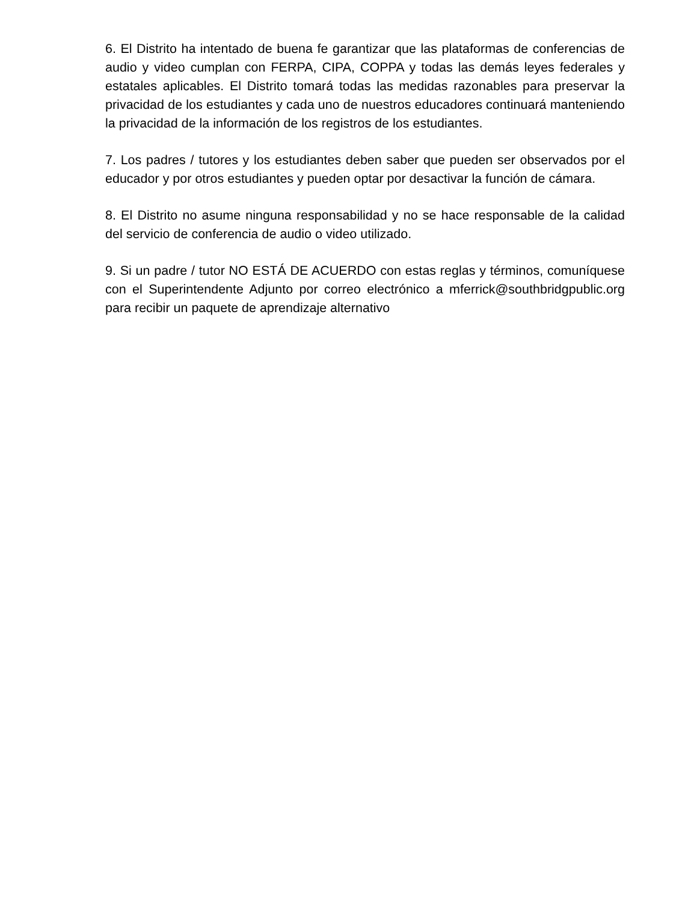6. El Distrito ha intentado de buena fe garantizar que las plataformas de conferencias de audio y video cumplan con FERPA, CIPA, COPPA y todas las demás leyes federales y estatales aplicables. El Distrito tomará todas las medidas razonables para preservar la privacidad de los estudiantes y cada uno de nuestros educadores continuará manteniendo la privacidad de la información de los registros de los estudiantes.
7. Los padres / tutores y los estudiantes deben saber que pueden ser observados por el educador y por otros estudiantes y pueden optar por desactivar la función de cámara.
8. El Distrito no asume ninguna responsabilidad y no se hace responsable de la calidad del servicio de conferencia de audio o video utilizado.
9. Si un padre / tutor NO ESTÁ DE ACUERDO con estas reglas y términos, comuníquese con el Superintendente Adjunto por correo electrónico a mferrick@southbridgpublic.org para recibir un paquete de aprendizaje alternativo